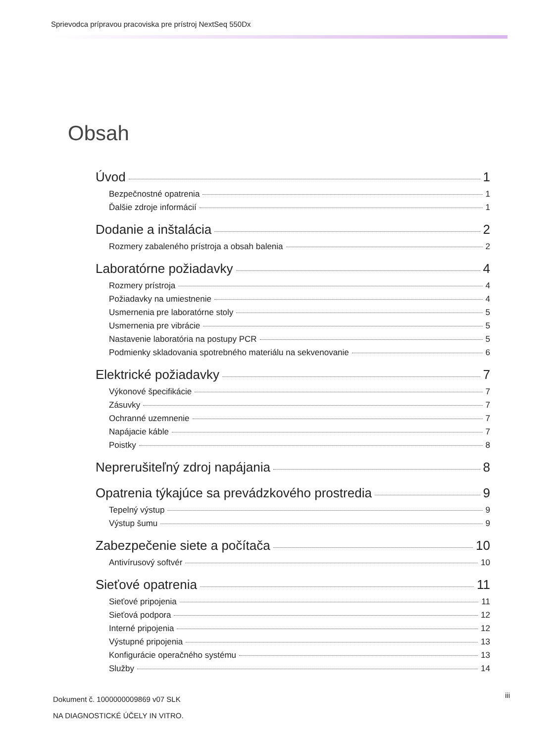Sprievodca prípravou pracoviska pre prístroj NextSeq 550Dx
Obsah
Úvod 1
Bezpečnostné opatrenia 1
Ďalšie zdroje informácií 1
Dodanie a inštalácia 2
Rozmery zabaleného prístroja a obsah balenia 2
Laboratórne požiadavky 4
Rozmery prístroja 4
Požiadavky na umiestnenie 4
Usmernenia pre laboratórne stoly 5
Usmernenia pre vibrácie 5
Nastavenie laboratória na postupy PCR 5
Podmienky skladovania spotrebného materiálu na sekvenovanie 6
Elektrické požiadavky 7
Výkonové špecifikácie 7
Zásuvky 7
Ochranné uzemnenie 7
Napájacie káble 7
Poistky 8
Neprerušiteľný zdroj napájania 8
Opatrenia týkajúce sa prevádzkového prostredia 9
Tepelný výstup 9
Výstup šumu 9
Zabezpečenie siete a počítača 10
Antivírusový softvér 10
Sieťové opatrenia 11
Sieťové pripojenia 11
Sieťová podpora 12
Interné pripojenia 12
Výstupné pripojenia 13
Konfigurácie operačného systému 13
Služby 14
Dokument č. 1000000009869 v07 SLK
NA DIAGNOSTICKÉ ÚČELY IN VITRO.
iii